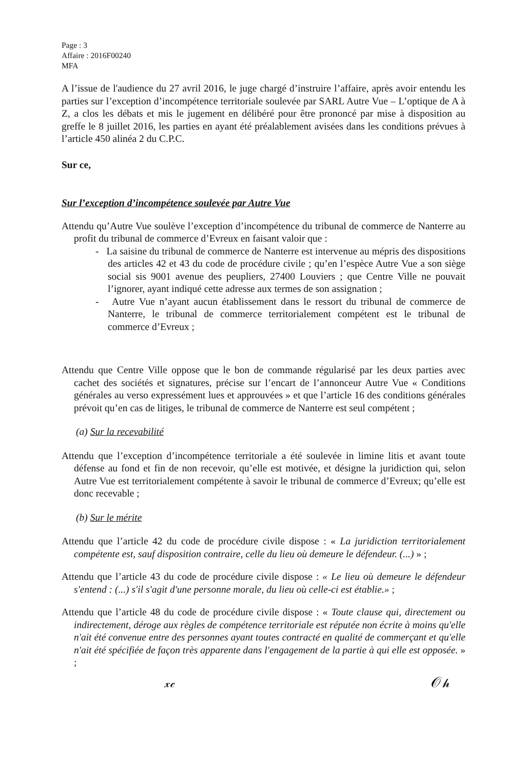Page : 3
Affaire : 2016F00240
MFA
A l’issue de l'audience du 27 avril 2016, le juge chargé d’instruire l’affaire, après avoir entendu les parties sur l’exception d’incompétence territoriale soulevée par SARL Autre Vue – L’optique de A à Z, a clos les débats et mis le jugement en délibéré pour être prononcé par mise à disposition au greffe le 8 juillet 2016, les parties en ayant été préalablement avisées dans les conditions prévues à l’article 450 alinéa 2 du C.P.C.
Sur ce,
Sur l’exception d’incompétence soulevée par Autre Vue
Attendu qu’Autre Vue soulève l’exception d’incompétence du tribunal de commerce de Nanterre au profit du tribunal de commerce d’Evreux en faisant valoir que :
- La saisine du tribunal de commerce de Nanterre est intervenue au mépris des dispositions des articles 42 et 43 du code de procédure civile ; qu’en l’espèce Autre Vue a son siège social sis 9001 avenue des peupliers, 27400 Louviers ; que Centre Ville ne pouvait l’ignorer, ayant indiqué cette adresse aux termes de son assignation ;
- Autre Vue n’ayant aucun établissement dans le ressort du tribunal de commerce de Nanterre, le tribunal de commerce territorialement compétent est le tribunal de commerce d’Evreux ;
Attendu que Centre Ville oppose que le bon de commande régularisé par les deux parties avec cachet des sociétés et signatures, précise sur l’encart de l’annonceur Autre Vue « Conditions générales au verso expressément lues et approuvées » et que l’article 16 des conditions générales prévoit qu’en cas de litiges, le tribunal de commerce de Nanterre est seul compétent ;
(a) Sur la recevabilité
Attendu que l’exception d’incompétence territoriale a été soulevée in limine litis et avant toute défense au fond et fin de non recevoir, qu’elle est motivée, et désigne la juridiction qui, selon Autre Vue est territorialement compétente à savoir le tribunal de commerce d’Evreux; qu’elle est donc recevable ;
(b) Sur le mérite
Attendu que l’article 42 du code de procédure civile dispose : « La juridiction territorialement compétente est, sauf disposition contraire, celle du lieu où demeure le défendeur. (...) » ;
Attendu que l’article 43 du code de procédure civile dispose : « Le lieu où demeure le défendeur s'entend : (...) s'il s'agit d'une personne morale, du lieu où celle-ci est établie.» ;
Attendu que l’article 48 du code de procédure civile dispose : « Toute clause qui, directement ou indirectement, déroge aux règles de compétence territoriale est réputée non écrite à moins qu'elle n'ait été convenue entre des personnes ayant toutes contracté en qualité de commerçant et qu'elle n'ait été spécifiée de façon très apparente dans l'engagement de la partie à qui elle est opposée. » ;
𝓍𝒸 𝒪𝒽